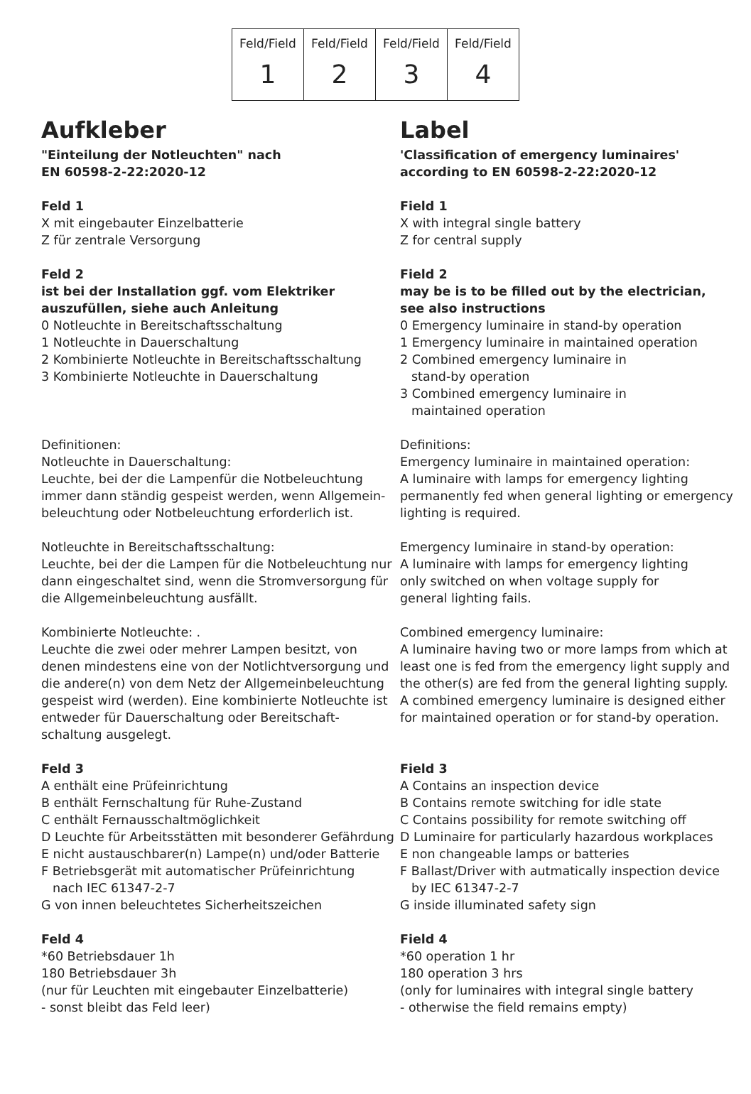| Feld/Field 1 | Feld/Field 2 | Feld/Field 3 | Feld/Field 4 |
Aufkleber
"Einteilung der Notleuchten" nach
EN 60598-2-22:2020-12
Feld 1
X mit eingebauter Einzelbatterie
Z für zentrale Versorgung
Feld 2
ist bei der Installation ggf. vom Elektriker auszufüllen, siehe auch Anleitung
0 Notleuchte in Bereitschaftsschaltung
1 Notleuchte in Dauerschaltung
2 Kombinierte Notleuchte in Bereitschaftsschaltung
3 Kombinierte Notleuchte in Dauerschaltung
Definitionen:
Notleuchte in Dauerschaltung:
Leuchte, bei der die Lampenfür die Notbeleuchtung immer dann ständig gespeist werden, wenn Allgemein-beleuchtung oder Notbeleuchtung erforderlich ist.
Notleuchte in Bereitschaftsschaltung:
Leuchte, bei der die Lampen für die Notbeleuchtung nur dann eingeschaltet sind, wenn die Stromversorgung für die Allgemeinbeleuchtung ausfällt.
Kombinierte Notleuchte: .
Leuchte die zwei oder mehrer Lampen besitzt, von denen mindestens eine von der Notlichtversorgung und die andere(n) von dem Netz der Allgemeinbeleuchtung gespeist wird (werden). Eine kombinierte Notleuchte ist entweder für Dauerschaltung oder Bereitschaft-schaltung ausgelegt.
Feld 3
A enthält eine Prüfeinrichtung
B enthält Fernschaltung für Ruhe-Zustand
C enthält Fernausschaltmöglichkeit
D Leuchte für Arbeitsstätten mit besonderer Gefährdung
E nicht austauschbarer(n) Lampe(n) und/oder Batterie
F Betriebsgerät mit automatischer Prüfeinrichtung
nach IEC 61347-2-7
G von innen beleuchtetes Sicherheitszeichen
Feld 4
*60 Betriebsdauer 1h
180 Betriebsdauer 3h
(nur für Leuchten mit eingebauter Einzelbatterie)
- sonst bleibt das Feld leer)
Label
'Classification of emergency luminaires' according to EN 60598-2-22:2020-12
Field 1
X with integral single battery
Z for central supply
Field 2
may be is to be filled out by the electrician,
see also instructions
0 Emergency luminaire in stand-by operation
1 Emergency luminaire in maintained operation
2 Combined emergency luminaire in
stand-by operation
3 Combined emergency luminaire in
maintained operation
Definitions:
Emergency luminaire in maintained operation:
A luminaire with lamps for emergency lighting permanently fed when general lighting or emergency lighting is required.
Emergency luminaire in stand-by operation:
A luminaire with lamps for emergency lighting
only switched on when voltage supply for
general lighting fails.
Combined emergency luminaire:
A luminaire having two or more lamps from which at least one is fed from the emergency light supply and the other(s) are fed from the general lighting supply.
A combined emergency luminaire is designed either for maintained operation or for stand-by operation.
Field 3
A Contains an inspection device
B Contains remote switching for idle state
C Contains possibility for remote switching off
D Luminaire for particularly hazardous workplaces
E non changeable lamps or batteries
F Ballast/Driver with autmatically inspection device
by IEC 61347-2-7
G inside illuminated safety sign
Field 4
*60 operation 1 hr
180 operation 3 hrs
(only for luminaires with integral single battery
- otherwise the field remains empty)